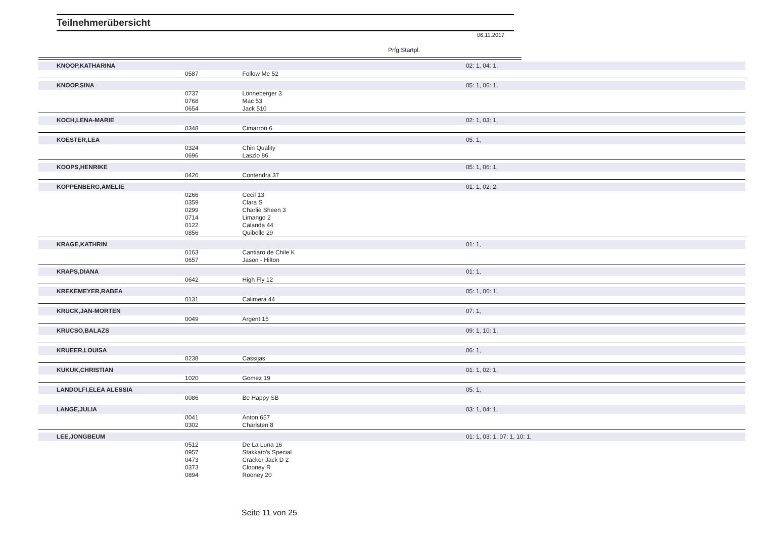Teilnehmerübersicht
06.11.2017
Prfg:Startpl.
| KNOOP,KATHARINA | | | 02: 1, 04: 1, |
| | 0587 | Follow Me 52 | |
| KNOOP,SINA | | | 05: 1, 06: 1, |
| | 0737 | Lönneberger 3 | |
| | 0768 | Mac 53 | |
| | 0654 | Jack 510 | |
| KOCH,LENA-MARIE | | | 02: 1, 03: 1, |
| | 0348 | Cimarron 6 | |
| KOESTER,LEA | | | 05: 1, |
| | 0324 | Chin Quality | |
| | 0696 | Laszlo 86 | |
| KOOPS,HENRIKE | | | 05: 1, 06: 1, |
| | 0426 | Contendra 37 | |
| KOPPENBERG,AMELIE | | | 01: 1, 02: 2, |
| | 0266 | Cecil 13 | |
| | 0359 | Clara S | |
| | 0299 | Charlie Sheen 3 | |
| | 0714 | Limango 2 | |
| | 0122 | Calanda 44 | |
| | 0856 | Quibelle 29 | |
| KRAGE,KATHRIN | | | 01: 1, |
| | 0163 | Cantiaro de Chile K | |
| | 0657 | Jason - Hilton | |
| KRAPS,DIANA | | | 01: 1, |
| | 0642 | High Fly 12 | |
| KREKEMEYER,RABEA | | | 05: 1, 06: 1, |
| | 0131 | Calimera 44 | |
| KRUCK,JAN-MORTEN | | | 07: 1, |
| | 0049 | Argent 15 | |
| KRUCSO,BALAZS | | | 09: 1, 10: 1, |
| KRUEER,LOUISA | | | 06: 1, |
| | 0238 | Cassijas | |
| KUKUK,CHRISTIAN | | | 01: 1, 02: 1, |
| | 1020 | Gomez 19 | |
| LANDOLFI,ELEA ALESSIA | | | 05: 1, |
| | 0086 | Be Happy SB | |
| LANGE,JULIA | | | 03: 1, 04: 1, |
| | 0041 | Anton 657 | |
| | 0302 | Charlsten 8 | |
| LEE,JONGBEUM | | | 01: 1, 03: 1, 07: 1, 10: 1, |
| | 0512 | De La Luna 16 | |
| | 0957 | Stakkato's Special | |
| | 0473 | Cracker Jack D 2 | |
| | 0373 | Clooney R | |
| | 0894 | Rooney 20 | |
Seite 11 von 25